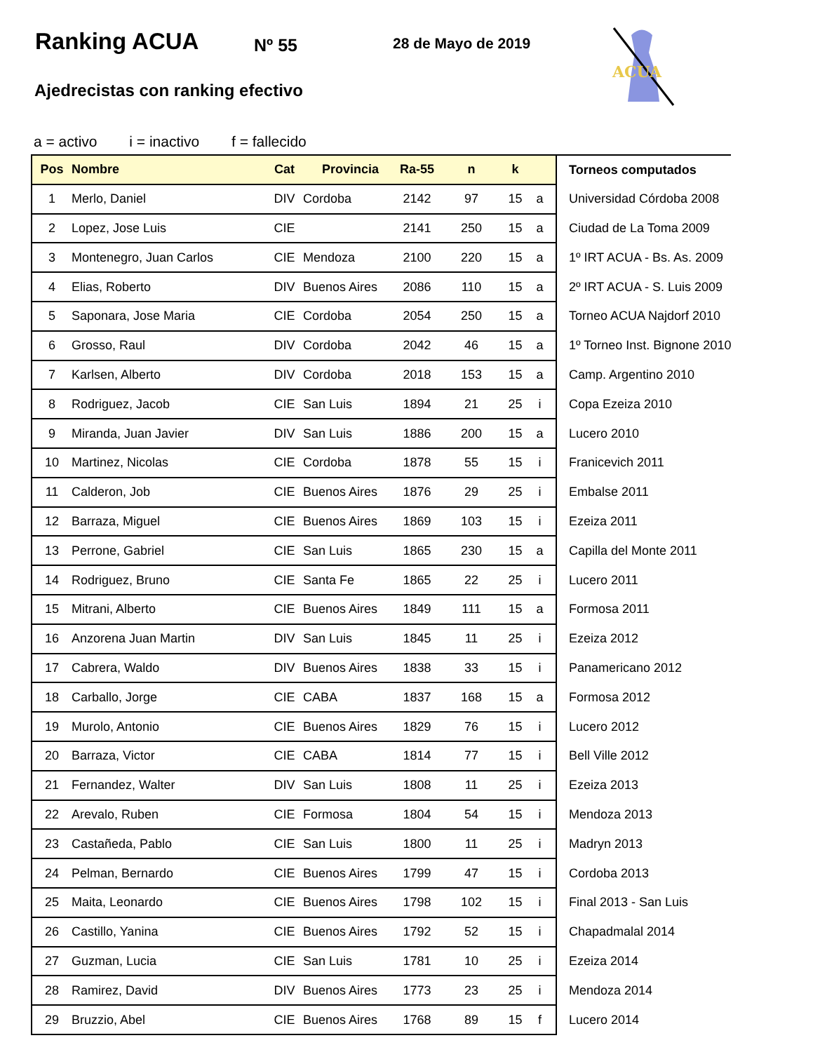Ranking ACUA Nº 55 28 de Mayo de 2019
ACUA
Ajedrecistas con ranking efectivo
a = activo i = inactivo f = fallecido
| Pos | Nombre | Cat | Provincia | Ra-55 | n | k | | Torneos computados |
| --- | --- | --- | --- | --- | --- | --- | --- | --- |
| 1 | Merlo, Daniel | DIV | Cordoba | 2142 | 97 | 15 | a | Universidad Córdoba 2008 |
| 2 | Lopez, Jose Luis | CIE | | 2141 | 250 | 15 | a | Ciudad de La Toma 2009 |
| 3 | Montenegro, Juan Carlos | CIE | Mendoza | 2100 | 220 | 15 | a | 1º IRT ACUA - Bs. As. 2009 |
| 4 | Elias, Roberto | DIV | Buenos Aires | 2086 | 110 | 15 | a | 2º IRT ACUA - S. Luis 2009 |
| 5 | Saponara, Jose Maria | CIE | Cordoba | 2054 | 250 | 15 | a | Torneo ACUA Najdorf 2010 |
| 6 | Grosso, Raul | DIV | Cordoba | 2042 | 46 | 15 | a | 1º Torneo Inst. Bignone 2010 |
| 7 | Karlsen, Alberto | DIV | Cordoba | 2018 | 153 | 15 | a | Camp. Argentino 2010 |
| 8 | Rodriguez, Jacob | CIE | San Luis | 1894 | 21 | 25 | i | Copa Ezeiza 2010 |
| 9 | Miranda, Juan Javier | DIV | San Luis | 1886 | 200 | 15 | a | Lucero 2010 |
| 10 | Martinez, Nicolas | CIE | Cordoba | 1878 | 55 | 15 | i | Franicevich 2011 |
| 11 | Calderon, Job | CIE | Buenos Aires | 1876 | 29 | 25 | i | Embalse 2011 |
| 12 | Barraza, Miguel | CIE | Buenos Aires | 1869 | 103 | 15 | i | Ezeiza 2011 |
| 13 | Perrone, Gabriel | CIE | San Luis | 1865 | 230 | 15 | a | Capilla del Monte 2011 |
| 14 | Rodriguez, Bruno | CIE | Santa Fe | 1865 | 22 | 25 | i | Lucero 2011 |
| 15 | Mitrani, Alberto | CIE | Buenos Aires | 1849 | 111 | 15 | a | Formosa 2011 |
| 16 | Anzorena Juan Martin | DIV | San Luis | 1845 | 11 | 25 | i | Ezeiza 2012 |
| 17 | Cabrera, Waldo | DIV | Buenos Aires | 1838 | 33 | 15 | i | Panamericano 2012 |
| 18 | Carballo, Jorge | CIE | CABA | 1837 | 168 | 15 | a | Formosa 2012 |
| 19 | Murolo, Antonio | CIE | Buenos Aires | 1829 | 76 | 15 | i | Lucero 2012 |
| 20 | Barraza, Victor | CIE | CABA | 1814 | 77 | 15 | i | Bell Ville 2012 |
| 21 | Fernandez, Walter | DIV | San Luis | 1808 | 11 | 25 | i | Ezeiza 2013 |
| 22 | Arevalo, Ruben | CIE | Formosa | 1804 | 54 | 15 | i | Mendoza 2013 |
| 23 | Castañeda, Pablo | CIE | San Luis | 1800 | 11 | 25 | i | Madryn 2013 |
| 24 | Pelman, Bernardo | CIE | Buenos Aires | 1799 | 47 | 15 | i | Cordoba 2013 |
| 25 | Maita, Leonardo | CIE | Buenos Aires | 1798 | 102 | 15 | i | Final 2013 - San Luis |
| 26 | Castillo, Yanina | CIE | Buenos Aires | 1792 | 52 | 15 | i | Chapadmalal 2014 |
| 27 | Guzman, Lucia | CIE | San Luis | 1781 | 10 | 25 | i | Ezeiza 2014 |
| 28 | Ramirez, David | DIV | Buenos Aires | 1773 | 23 | 25 | i | Mendoza 2014 |
| 29 | Bruzzio, Abel | CIE | Buenos Aires | 1768 | 89 | 15 | f | Lucero 2014 |